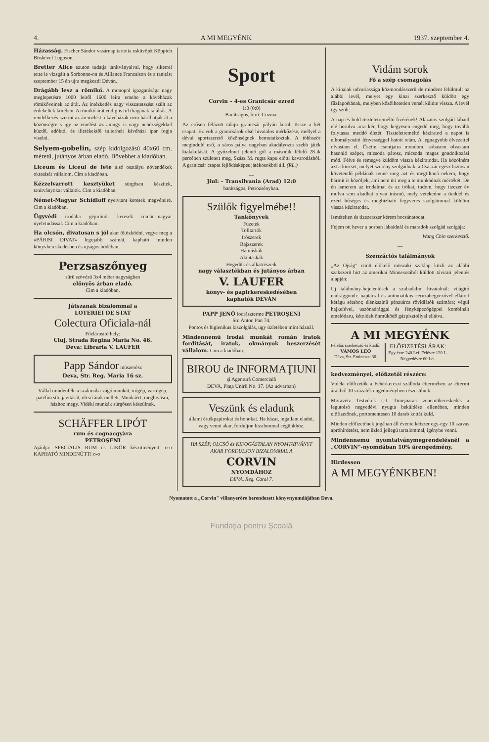4. A MI MEGYÉNK 1937. szeptember 4.
Házasság. Fischer Sándor vasárnap tartotta esküvőjét Köppich Böskével Lugoson.
Bretter Alice ezuton tudatja tanitványaival, hogy sikerrel tette le vizsgáit a Sorbonne-on és Alliance Francaison és a tanitást szeptember 15 én ujra megkezdi Déván.
Drágább lesz a römikő. A monopol igazgatósága nagy meglepetésre 1000 leiről 1600 leira emelte a kávéházak römikőveinek az árát. Az intézkedés nagy visszatetszést szült az érdekeltek körében. A römikő árát eddig is tul drágának találták. A rendelkezés szerint az áremelést a kávéházak nem háríthatják át a közönségre s igy az emelést az amugy is nagy nehézségekkel küzdő, adóktól és illetékektől tulterhelt kávéházi ipar fogja viselni.
Selyem-gobelin, szép kidolgozású 40x60 cm. méretü, jutányos árban eladó. Bővebbet a kiadóban.
Liceum és Liceul de fete alsó osztályu növendékek oktatását vállalom. Cim a kiadóban.
Kézzelvarrott kesztyüket sürgősen készitek, tanitványokat vállalok. Cim a kiadóban.
Német-Magyar Schidloff nyelvtant keresek megvételre. Cim a kiadóban.
Ügyvédi irodába gépirónőt keresek román-magyar nyelvtudással. Cim a kiadóban.
Ha olcsón, divatosan s jól akar öltözködni, vegye meg a »PÁRISI DIVAT« legujabb számát, kapható minden könyvkereskedésben és ujságos bódéban.
Perzsaszőnyeg
sürü szövésü 3x4 méter nagyságban
előnyös árban eladó.
Cim a kiadóban.
Játszanak bizalommal a
LOTERIEI DE STAT
Colectura Oficiala-nál
Főelárusitó hely:
Cluj, Strada Regina Maria No. 46.
Deva: Libraria V. LAUFER
Papp Sándor müszerész
Deva, Str. Reg. Maria 16 sz.
Vállal mindenféle a szakmába vágó munkát, irógép, varrógép, patéfon stb. javitását, olcsó árak mellett. Munkáért, meghivásra, házhoz megy. Vidéki munkák sürgősen készülnek.
SCHÄFFER LIPÓT
rum és cognacgyàra
PETROŞENI
Ajánlja: SPECIALIS RUM és LIKÖR készitményeit. o-o KAPHATÓ MINDENÜTT! o-o
Sport
Corvin – 4-es Granicsár ezred
1:0 (0:0)
Barátságos, biró: Cozma.
Az erősen felázott talaju granicsár pályán került össze a két csapat. Ez volt a granicsárok első hivatalos mérkőzése, mellyel a dévai sportszerető közönségnek bemutatkoztak. A többször meginduló eső, a sáros pálya nagyban akadályozta szebb játék kialakulását. A győzelmet jelentő gól a második félidő 28-ik percében született meg, Szász M. rugta kapu előtti kavarodásból. A granicsár csapat fejlődésképes játékosokból áll. (RL.)
—
Jiul: – Transilvania (Arad) 12:0
barátságos, Petrozsényban.
Szülők figyelmébe!!
Tankönyvek
Füzetek
Tolltartók
Irószerek
Rajzszerek
Hátitáskák
Aktatáskák
Hegedük és alkatrészeik
nagy választékban és jutányos árban
V. LAUFER
könyv- és papirkereskedésében
kaphatók DÉVÁN
PAPP JENŐ fodrászterme PETROŞENI
Str. Anton Pan 74.
Pontos és higienikus kiszolgálás, ugy üzletében mint háznál.
Mindennemü irodai munkát román iratok forditását, iratok, okmányok beszerzését vállalom. Cim a kiadóban.
BIROU de INFORMAŢIUNI
şi Agentură Comercială
DEVA, Piaţa Unirii No. 17. (Az udvarban)
Veszünk és eladunk
állami értékpapirokat és bonokat. Ha házat, ingatlant eladni, vagy venni akar, forduljon bizalommal cégünkhöz.
HA SZÉP, OLCSÓ és KIFOGÁSTALAN NYOMTATVÁNYT AKAR FORDULJON BIZALOMMAL A
CORVIN
NYOMDÁHOZ
DEVA, Reg. Carol 7.
Vidám sorok
Fő a szép csomagolás
A kinaiak udvariassága közmondásszerü de mindent felülmult az alábbi levél, melyet egy kinai szerkesztő küldött egy fűzfapoétának, melyben közölhetetlen versét küldte vissza. A levél igy szólt:
A nap és hold tiszteletreméltó fivérének! Alázatos szolgád lábaid elé borulva arra kér, hogy kegyesen engedd meg, hogy tovább folytassa meddő életét. Tiszteletreméltó kéziratod a napot is elhomályositó fényességgel hatott reám. A legnagyobb élvezettel olvastam el. Őseim csontjaira mondom, sohasem olvastam hasonló szépet, micsoda pátosz, micsoda magas gondolkozási mód. Félve és remegve küldöm vissza kéziratodat. Ha közölném azt a kincset, melyet szerény szolgádnak, a Császár egész biztosan követendő példának tenné meg azt és megtiltaná nekem, hogy bármit is közöljek, ami nem üti meg a te munkádnak mértékét. De én ismerem az irodalmat és az irókat, tudom, hogy tizezer év mulva sem akadhat olyan irásmű, mely vetekedne a tieddel és ezért hűséges és megbizható fegyveres szolgáimmal küldöm vissza kéziratodat.
Ismételten és tizezerszer kérem bocsánatodat.
Fejem ott hever a porban lábaidnál és maradok szolgád szolgája:
Wang Chin szerkesztő.
—
Szenzációs találmányok
„Az Ojság" cimü előkelő müszaki szaklap közli az alábbi szakszerü hirt az amerikai Minnesotából küldött távirati jelentés alapján:
Uj találmány-bejelentések a szabadalmi hivatalnál: világitó nadrággomb: naptárral és automatikus ceruzahegyezővel ellátott kétágu sétabot; élénkszinü pénztárca rövidlátók számára; végül hajkefével, uszónadrággal és fényképezőgéppel kombinált emelődaru, kétoldalt önműködő gázpisztollyal ellátva.
A MI MEGYÉNK
Felelős szerkesztő és kiadó:
VÁMOS LEÓ
Déva, Str. Eminescu 30.
ELŐFIZETÉSI ÁRAK:
Egy évre 240 Lei. Félévre 120 L.
Negyedévre 60 Lei.
kedvezmènyei, előfizetői részére:
Vidéki előfizetők a Fehérkereszt szálloda éttermében az éttermi árakból 10 százalék engedményben részesülnek.
Moravetz Testvérek r.-t. Timişoara-i zenemükereskedés a legutolsó negyedévi nyugta beküldése ellenében, minden előfizetőnek, portomentesen 10 darab kottát küld.
Minden előfizetőnek jogában áll évente kétszer egy-egy 10 szavas apróhirdetést, nem üzleti jellegü tartalommal, igénybe venni.
Mindennemü nyomtatványmegrendelésnél a „CORVIN"-nyomdában 10% árengedmény.
Hirdessen
A MI MEGYÉNKBEN!
Nyomatott a „Corvin" villanyerőre berendezett könyvnyomdájában Deva.
Fundaţia pentru Şcoală